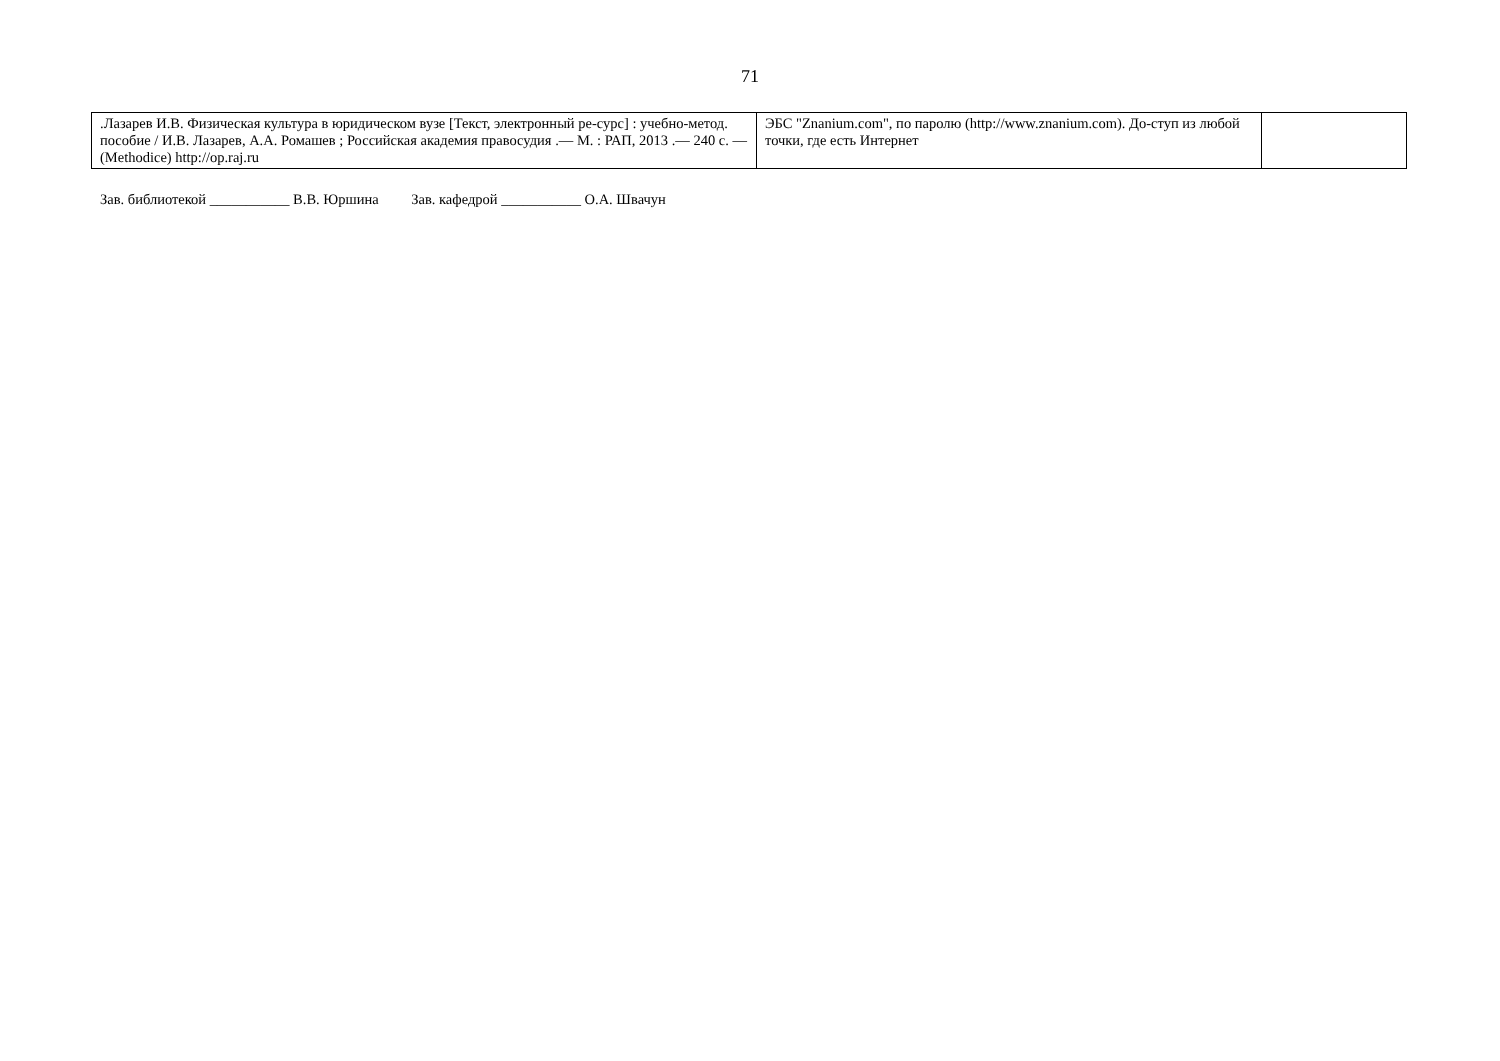71
| .Лазарев И.В. Физическая культура в юридическом вузе [Текст, электронный ре-сурс] : учебно-метод. пособие / И.В. Лазарев, А.А. Ромашев ; Российская академия правосудия .— М. : РАП, 2013 .— 240 с. — (Methodice) http://op.raj.ru | ЭБС "Znanium.com", по паролю (http://www.znanium.com). До-ступ из любой точки, где есть Интернет | |
Зав. библиотекой ___________ В.В. Юршина Зав. кафедрой ___________ О.А. Швачун